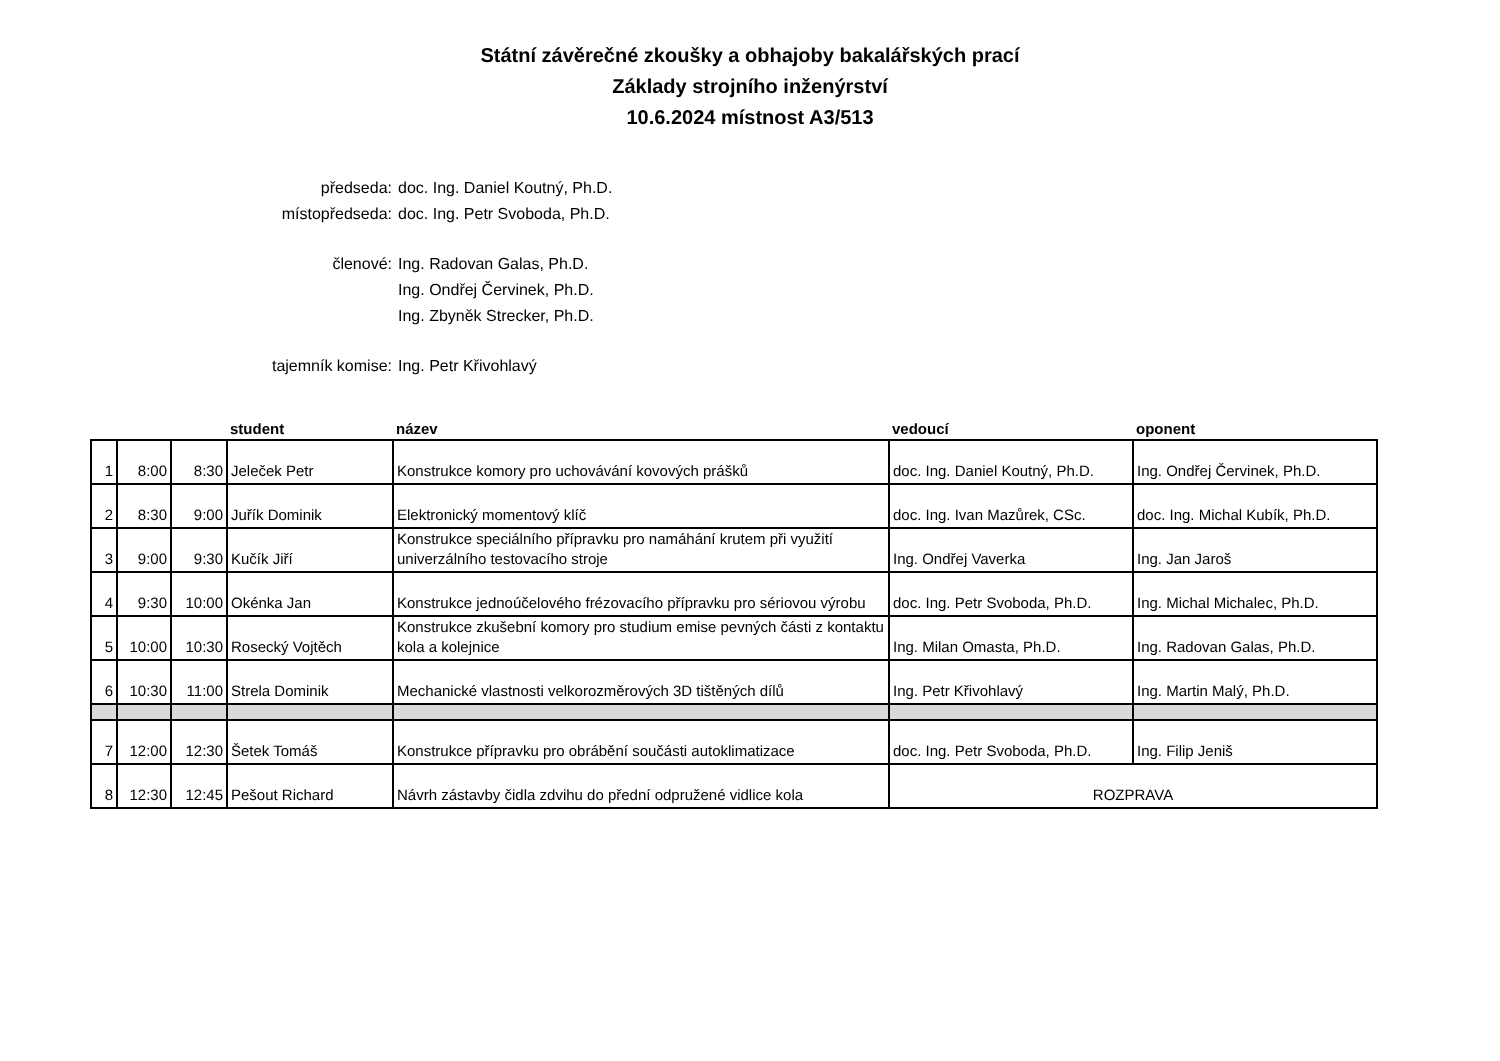Státní závěrečné zkoušky a obhajoby bakalářských prací
Základy strojního inženýrství
10.6.2024 místnost A3/513
předseda: doc. Ing. Daniel Koutný, Ph.D.
místopředseda: doc. Ing. Petr Svoboda, Ph.D.
členové: Ing. Radovan Galas, Ph.D.
Ing. Ondřej Červinek, Ph.D.
Ing. Zbyněk Strecker, Ph.D.
tajemník komise: Ing. Petr Křivohlavý
| | | | student | název | vedoucí | oponent |
| --- | --- | --- | --- | --- | --- | --- |
| 1 | 8:00 | 8:30 | Jeleček Petr | Konstrukce komory pro uchovávání kovových prášků | doc. Ing. Daniel Koutný, Ph.D. | Ing. Ondřej Červinek, Ph.D. |
| 2 | 8:30 | 9:00 | Juřík Dominik | Elektronický momentový klíč | doc. Ing. Ivan Mazůrek, CSc. | doc. Ing. Michal Kubík, Ph.D. |
| 3 | 9:00 | 9:30 | Kučík Jiří | Konstrukce speciálního přípravku pro namáhání krutem při využití univerzálního testovacího stroje | Ing. Ondřej Vaverka | Ing. Jan Jaroš |
| 4 | 9:30 | 10:00 | Okénka Jan | Konstrukce jednoúčelového frézovacího přípravku pro sériovou výrobu | doc. Ing. Petr Svoboda, Ph.D. | Ing. Michal Michalec, Ph.D. |
| 5 | 10:00 | 10:30 | Rosecký Vojtěch | Konstrukce zkušební komory pro studium emise pevných části z kontaktu kola a kolejnice | Ing. Milan Omasta, Ph.D. | Ing. Radovan Galas, Ph.D. |
| 6 | 10:30 | 11:00 | Strela Dominik | Mechanické vlastnosti velkorozměrových 3D tištěných dílů | Ing. Petr Křivohlavý | Ing. Martin Malý, Ph.D. |
| 7 | 12:00 | 12:30 | Šetek Tomáš | Konstrukce přípravku pro obrábění součásti autoklimatizace | doc. Ing. Petr Svoboda, Ph.D. | Ing. Filip Jeniš |
| 8 | 12:30 | 12:45 | Pešout Richard | Návrh zástavby čidla zdvihu do přední odpružené vidlice kola | ROZPRAVA | |